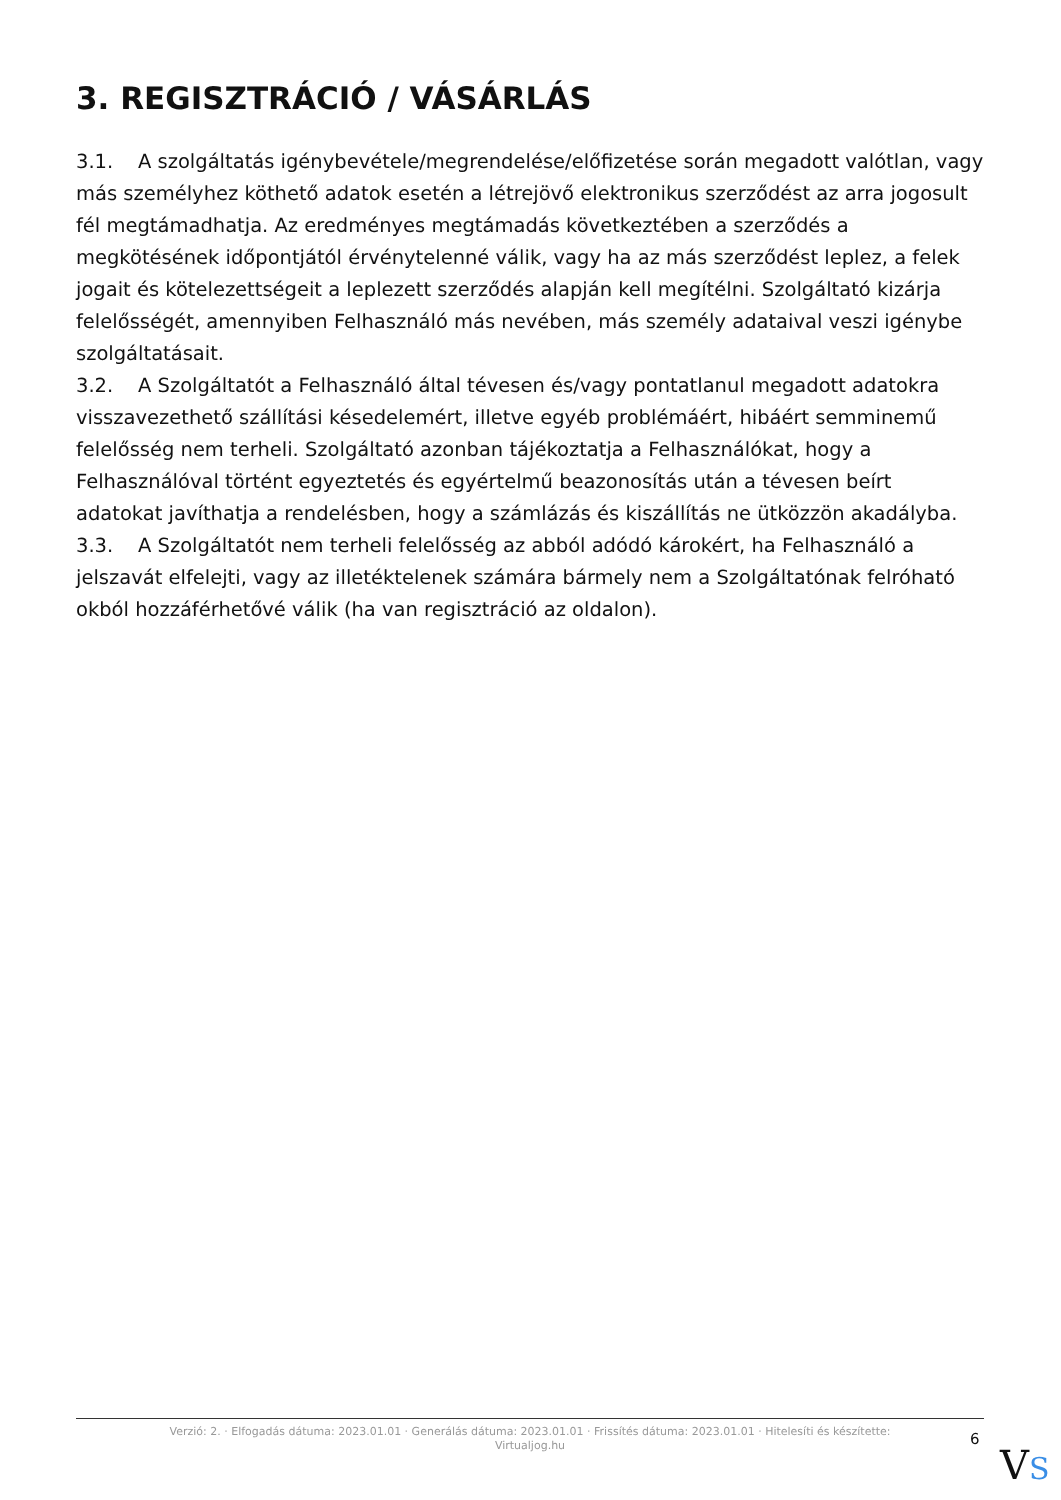3. REGISZTRÁCIÓ / VÁSÁRLÁS
3.1. A szolgáltatás igénybevétele/megrendelése/előfizetése során megadott valótlan, vagy más személyhez köthető adatok esetén a létrejövő elektronikus szerződést az arra jogosult fél megtámadhatja. Az eredményes megtámadás következtében a szerződés a megkötésének időpontjától érvénytelenné válik, vagy ha az más szerződést leplez, a felek jogait és kötelezettségeit a leplezett szerződés alapján kell megítélni. Szolgáltató kizárja felelősségét, amennyiben Felhasználó más nevében, más személy adataival veszi igénybe szolgáltatásait.
3.2. A Szolgáltatót a Felhasználó által tévesen és/vagy pontatlanul megadott adatokra visszavezethető szállítási késedelemért, illetve egyéb problémáért, hibáért semminemű felelősség nem terheli. Szolgáltató azonban tájékoztatja a Felhasználókat, hogy a Felhasználóval történt egyeztetés és egyértelmű beazonosítás után a tévesen beírt adatokat javíthatja a rendelésben, hogy a számlázás és kiszállítás ne ütközzön akadályba.
3.3. A Szolgáltatót nem terheli felelősség az abból adódó károkért, ha Felhasználó a jelszavát elfelejti, vagy az illetéktelenek számára bármely nem a Szolgáltatónak felróható okból hozzáférhetővé válik (ha van regisztráció az oldalon).
Verzió: 2. · Elfogadás dátuma: 2023.01.01 · Generálás dátuma: 2023.01.01 · Frissítés dátuma: 2023.01.01 · Hitelesíti és készítette:
Virtualjog.hu
6
VS